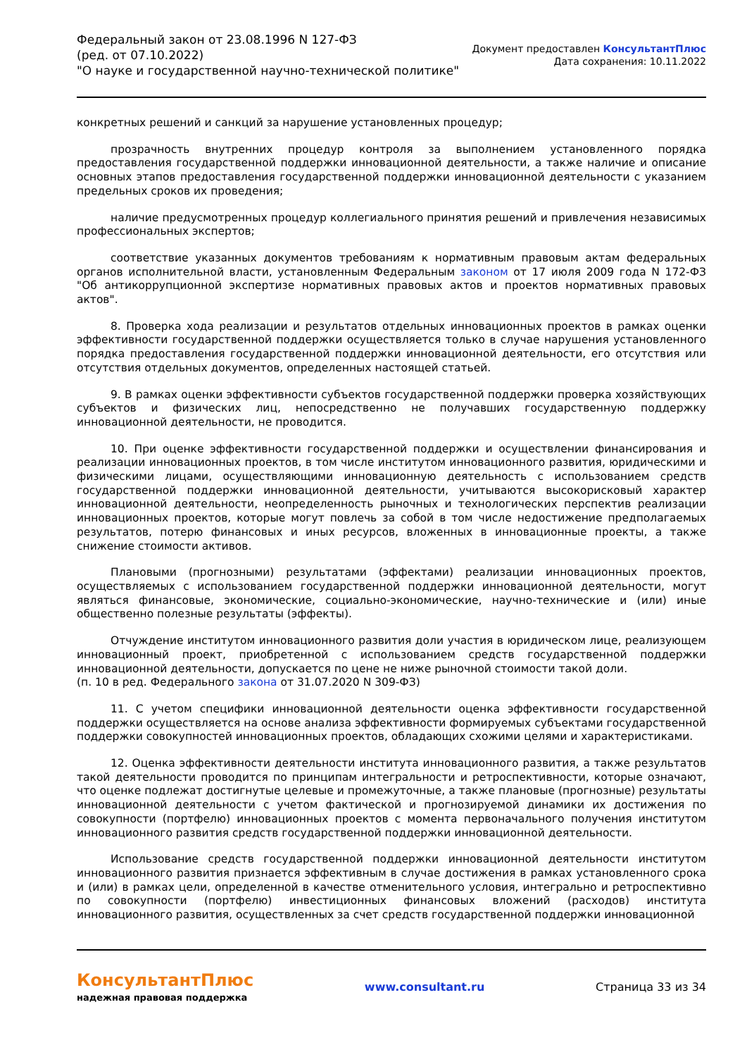Федеральный закон от 23.08.1996 N 127-ФЗ
(ред. от 07.10.2022)
"О науке и государственной научно-технической политике"
Документ предоставлен КонсультантПлюс
Дата сохранения: 10.11.2022
конкретных решений и санкций за нарушение установленных процедур;
прозрачность внутренних процедур контроля за выполнением установленного порядка предоставления государственной поддержки инновационной деятельности, а также наличие и описание основных этапов предоставления государственной поддержки инновационной деятельности с указанием предельных сроков их проведения;
наличие предусмотренных процедур коллегиального принятия решений и привлечения независимых профессиональных экспертов;
соответствие указанных документов требованиям к нормативным правовым актам федеральных органов исполнительной власти, установленным Федеральным законом от 17 июля 2009 года N 172-ФЗ "Об антикоррупционной экспертизе нормативных правовых актов и проектов нормативных правовых актов".
8. Проверка хода реализации и результатов отдельных инновационных проектов в рамках оценки эффективности государственной поддержки осуществляется только в случае нарушения установленного порядка предоставления государственной поддержки инновационной деятельности, его отсутствия или отсутствия отдельных документов, определенных настоящей статьей.
9. В рамках оценки эффективности субъектов государственной поддержки проверка хозяйствующих субъектов и физических лиц, непосредственно не получавших государственную поддержку инновационной деятельности, не проводится.
10. При оценке эффективности государственной поддержки и осуществлении финансирования и реализации инновационных проектов, в том числе институтом инновационного развития, юридическими и физическими лицами, осуществляющими инновационную деятельность с использованием средств государственной поддержки инновационной деятельности, учитываются высокорисковый характер инновационной деятельности, неопределенность рыночных и технологических перспектив реализации инновационных проектов, которые могут повлечь за собой в том числе недостижение предполагаемых результатов, потерю финансовых и иных ресурсов, вложенных в инновационные проекты, а также снижение стоимости активов.
Плановыми (прогнозными) результатами (эффектами) реализации инновационных проектов, осуществляемых с использованием государственной поддержки инновационной деятельности, могут являться финансовые, экономические, социально-экономические, научно-технические и (или) иные общественно полезные результаты (эффекты).
Отчуждение институтом инновационного развития доли участия в юридическом лице, реализующем инновационный проект, приобретенной с использованием средств государственной поддержки инновационной деятельности, допускается по цене не ниже рыночной стоимости такой доли.
(п. 10 в ред. Федерального закона от 31.07.2020 N 309-ФЗ)
11. С учетом специфики инновационной деятельности оценка эффективности государственной поддержки осуществляется на основе анализа эффективности формируемых субъектами государственной поддержки совокупностей инновационных проектов, обладающих схожими целями и характеристиками.
12. Оценка эффективности деятельности института инновационного развития, а также результатов такой деятельности проводится по принципам интегральности и ретроспективности, которые означают, что оценке подлежат достигнутые целевые и промежуточные, а также плановые (прогнозные) результаты инновационной деятельности с учетом фактической и прогнозируемой динамики их достижения по совокупности (портфелю) инновационных проектов с момента первоначального получения институтом инновационного развития средств государственной поддержки инновационной деятельности.
Использование средств государственной поддержки инновационной деятельности институтом инновационного развития признается эффективным в случае достижения в рамках установленного срока и (или) в рамках цели, определенной в качестве отменительного условия, интегрально и ретроспективно по совокупности (портфелю) инвестиционных финансовых вложений (расходов) института инновационного развития, осуществленных за счет средств государственной поддержки инновационной
КонсультантПлюс
надежная правовая поддержка
www.consultant.ru Страница 33 из 34